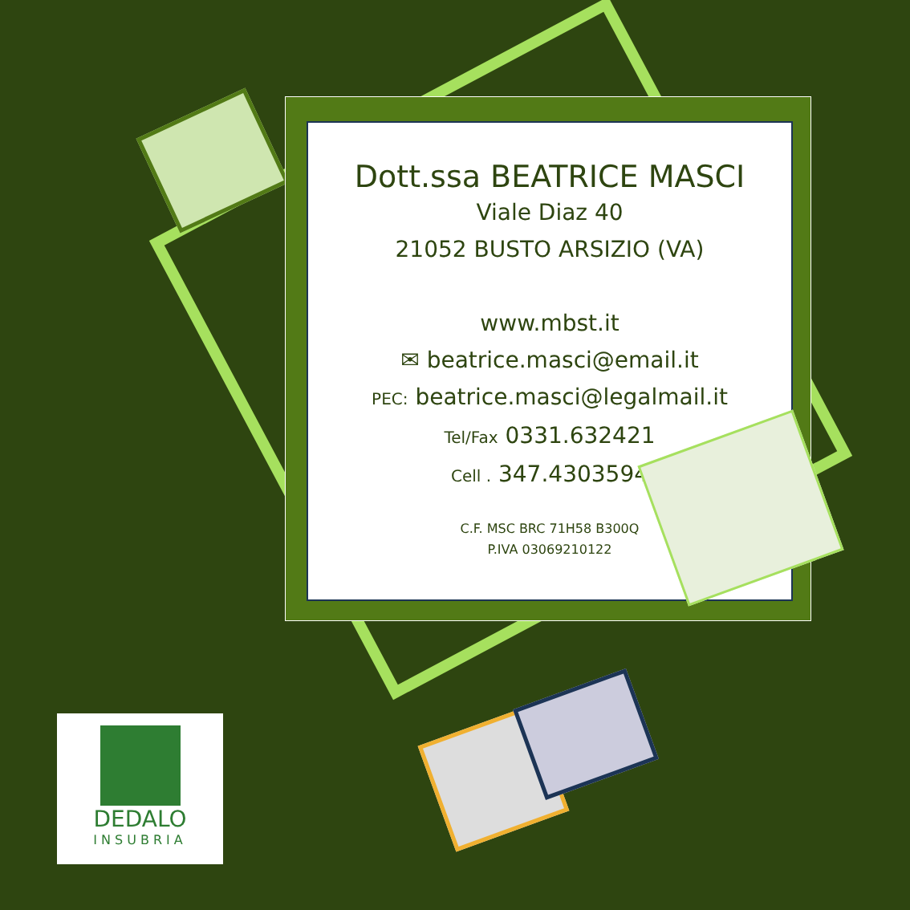Dott.ssa BEATRICE MASCI
Viale Diaz 40
21052 BUSTO ARSIZIO (VA)
www.mbst.it
✉ beatrice.masci@email.it
PEC: beatrice.masci@legalmail.it
Tel/Fax 0331.632421
Cell . 347.4303594
C.F. MSC BRC 71H58 B300Q
P.IVA 03069210122
DEDALO
INSUBRIA